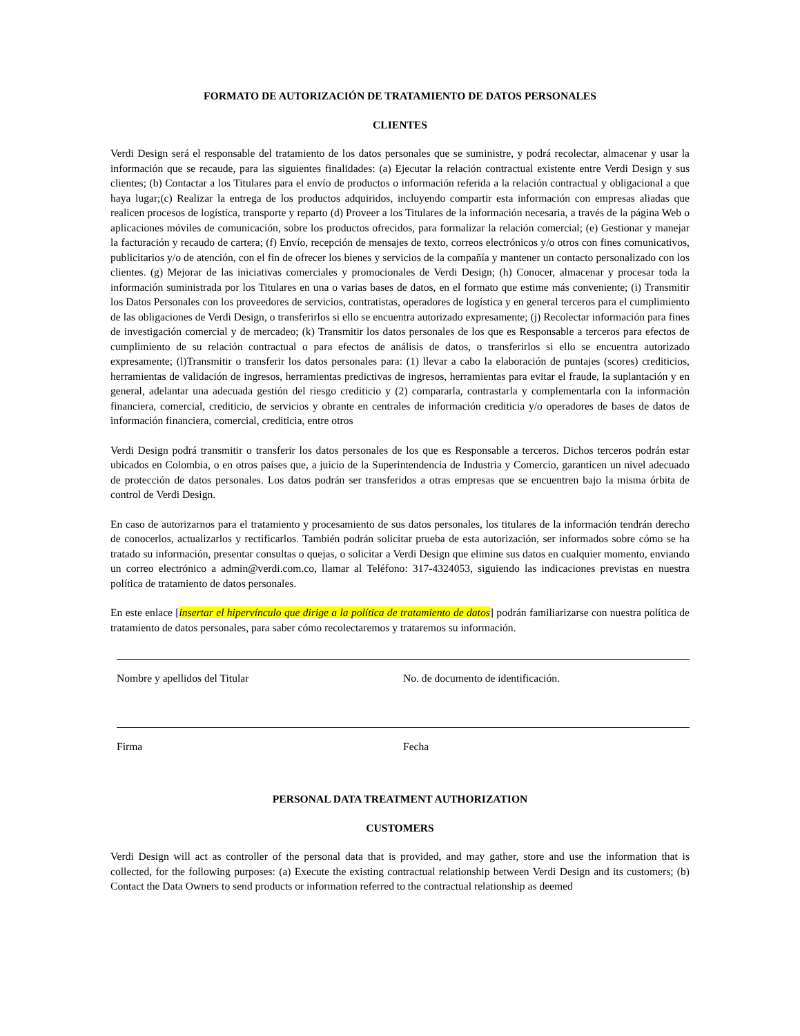FORMATO DE AUTORIZACIÓN DE TRATAMIENTO DE DATOS PERSONALES
CLIENTES
Verdi Design será el responsable del tratamiento de los datos personales que se suministre, y podrá recolectar, almacenar y usar la información que se recaude, para las siguientes finalidades: (a) Ejecutar la relación contractual existente entre Verdi Design y sus clientes; (b) Contactar a los Titulares para el envío de productos o información referida a la relación contractual y obligacional a que haya lugar;(c) Realizar la entrega de los productos adquiridos, incluyendo compartir esta información con empresas aliadas que realicen procesos de logística, transporte y reparto (d) Proveer a los Titulares de la información necesaria, a través de la página Web o aplicaciones móviles de comunicación, sobre los productos ofrecidos, para formalizar la relación comercial; (e) Gestionar y manejar la facturación y recaudo de cartera; (f) Envío, recepción de mensajes de texto, correos electrónicos y/o otros con fines comunicativos, publicitarios y/o de atención, con el fin de ofrecer los bienes y servicios de la compañía y mantener un contacto personalizado con los clientes. (g) Mejorar de las iniciativas comerciales y promocionales de Verdi Design; (h) Conocer, almacenar y procesar toda la información suministrada por los Titulares en una o varias bases de datos, en el formato que estime más conveniente; (i) Transmitir los Datos Personales con los proveedores de servicios, contratistas, operadores de logística y en general terceros para el cumplimiento de las obligaciones de Verdi Design, o transferirlos si ello se encuentra autorizado expresamente; (j) Recolectar información para fines de investigación comercial y de mercadeo; (k) Transmitir los datos personales de los que es Responsable a terceros para efectos de cumplimiento de su relación contractual o para efectos de análisis de datos, o transferirlos si ello se encuentra autorizado expresamente; (l)Transmitir o transferir los datos personales para: (1) llevar a cabo la elaboración de puntajes (scores) crediticios, herramientas de validación de ingresos, herramientas predictivas de ingresos, herramientas para evitar el fraude, la suplantación y en general, adelantar una adecuada gestión del riesgo crediticio y (2) compararla, contrastarla y complementarla con la información financiera, comercial, crediticio, de servicios y obrante en centrales de información crediticia y/o operadores de bases de datos de información financiera, comercial, crediticia, entre otros
Verdi Design podrá transmitir o transferir los datos personales de los que es Responsable a terceros. Dichos terceros podrán estar ubicados en Colombia, o en otros países que, a juicio de la Superintendencia de Industria y Comercio, garanticen un nivel adecuado de protección de datos personales. Los datos podrán ser transferidos a otras empresas que se encuentren bajo la misma órbita de control de Verdi Design.
En caso de autorizarnos para el tratamiento y procesamiento de sus datos personales, los titulares de la información tendrán derecho de conocerlos, actualizarlos y rectificarlos. También podrán solicitar prueba de esta autorización, ser informados sobre cómo se ha tratado su información, presentar consultas o quejas, o solicitar a Verdi Design que elimine sus datos en cualquier momento, enviando un correo electrónico a admin@verdi.com.co, llamar al Teléfono: 317-4324053, siguiendo las indicaciones previstas en nuestra política de tratamiento de datos personales.
En este enlace [insertar el hipervínculo que dirige a la política de tratamiento de datos] podrán familiarizarse con nuestra política de tratamiento de datos personales, para saber cómo recolectaremos y trataremos su información.
Nombre y apellidos del Titular No. de documento de identificación.
Firma Fecha
PERSONAL DATA TREATMENT AUTHORIZATION
CUSTOMERS
Verdi Design will act as controller of the personal data that is provided, and may gather, store and use the information that is collected, for the following purposes: (a) Execute the existing contractual relationship between Verdi Design and its customers; (b) Contact the Data Owners to send products or information referred to the contractual relationship as deemed